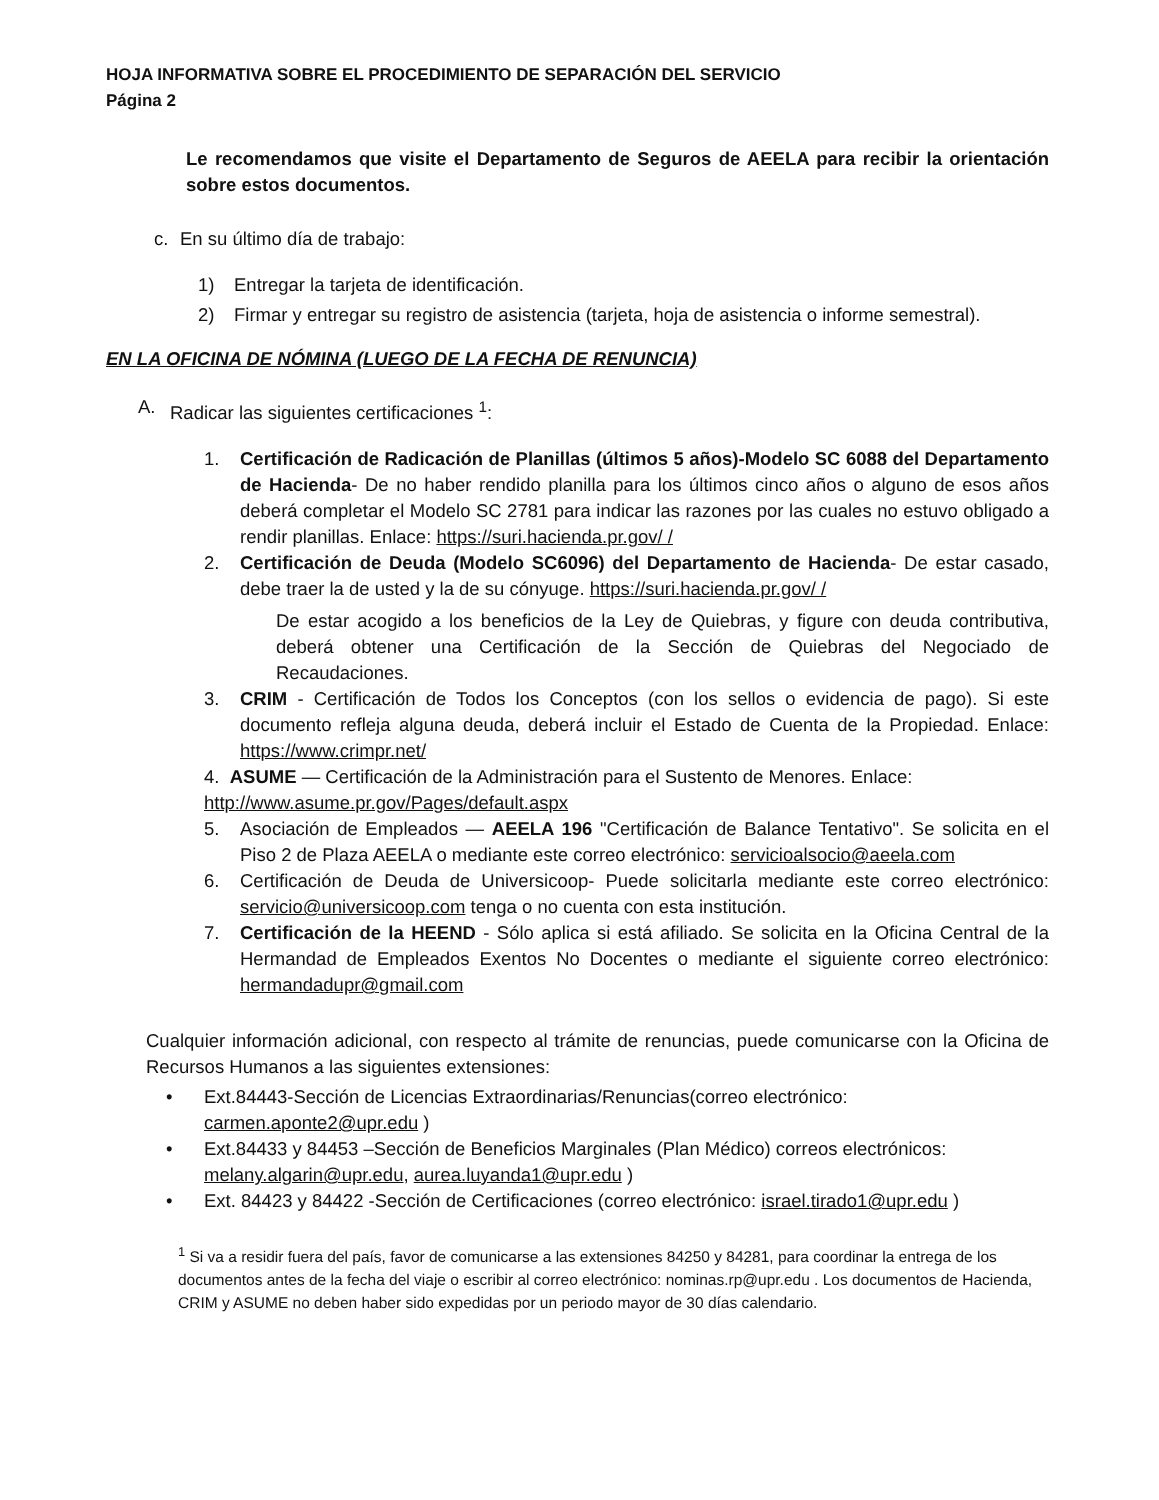HOJA INFORMATIVA SOBRE EL PROCEDIMIENTO DE SEPARACIÓN DEL SERVICIO
Página 2
Le recomendamos que visite el Departamento de Seguros de AEELA para recibir la orientación sobre estos documentos.
c. En su último día de trabajo:
1) Entregar la tarjeta de identificación.
2) Firmar y entregar su registro de asistencia (tarjeta, hoja de asistencia o informe semestral).
EN LA OFICINA DE NÓMINA (LUEGO DE LA FECHA DE RENUNCIA)
A. Radicar las siguientes certificaciones <sup>1</sup>:
1. Certificación de Radicación de Planillas (últimos 5 años)-Modelo SC 6088 del Departamento de Hacienda- De no haber rendido planilla para los últimos cinco años o alguno de esos años deberá completar el Modelo SC 2781 para indicar las razones por las cuales no estuvo obligado a rendir planillas. Enlace: https://suri.hacienda.pr.gov/ /
2. Certificación de Deuda (Modelo SC6096) del Departamento de Hacienda- De estar casado, debe traer la de usted y la de su cónyuge. https://suri.hacienda.pr.gov/ /
De estar acogido a los beneficios de la Ley de Quiebras, y figure con deuda contributiva, deberá obtener una Certificación de la Sección de Quiebras del Negociado de Recaudaciones.
3. CRIM - Certificación de Todos los Conceptos (con los sellos o evidencia de pago). Si este documento refleja alguna deuda, deberá incluir el Estado de Cuenta de la Propiedad. Enlace: https://www.crimpr.net/
4. ASUME — Certificación de la Administración para el Sustento de Menores. Enlace: http://www.asume.pr.gov/Pages/default.aspx
5. Asociación de Empleados — AEELA 196 "Certificación de Balance Tentativo". Se solicita en el Piso 2 de Plaza AEELA o mediante este correo electrónico: servicioalsocio@aeela.com
6. Certificación de Deuda de Universicoop- Puede solicitarla mediante este correo electrónico: servicio@universicoop.com tenga o no cuenta con esta institución.
7. Certificación de la HEEND - Sólo aplica si está afiliado. Se solicita en la Oficina Central de la Hermandad de Empleados Exentos No Docentes o mediante el siguiente correo electrónico: hermandadupr@gmail.com
Cualquier información adicional, con respecto al trámite de renuncias, puede comunicarse con la Oficina de Recursos Humanos a las siguientes extensiones:
• Ext.84443-Sección de Licencias Extraordinarias/Renuncias(correo electrónico: carmen.aponte2@upr.edu )
• Ext.84433 y 84453 –Sección de Beneficios Marginales (Plan Médico) correos electrónicos: melany.algarin@upr.edu, aurea.luyanda1@upr.edu )
• Ext. 84423 y 84422 -Sección de Certificaciones (correo electrónico: israel.tirado1@upr.edu )
<sup>1</sup> Si va a residir fuera del país, favor de comunicarse a las extensiones 84250 y 84281, para coordinar la entrega de los documentos antes de la fecha del viaje o escribir al correo electrónico: nominas.rp@upr.edu . Los documentos de Hacienda, CRIM y ASUME no deben haber sido expedidas por un periodo mayor de 30 días calendario.